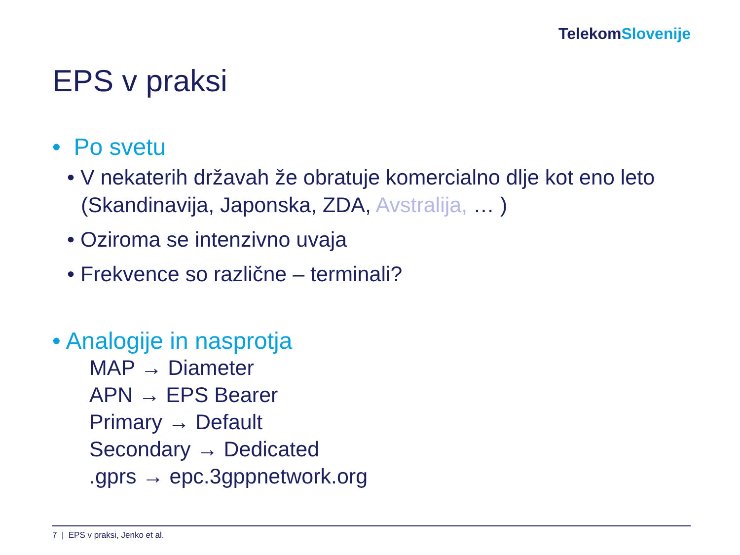TelekomSlovenije
EPS v praksi
• Po svetu
• V nekaterih državah že obratuje komercialno dlje kot eno leto (Skandinavija, Japonska, ZDA, Avstralija, … )
• Oziroma se intenzivno uvaja
• Frekvence so različne – terminali?
• Analogije in nasprotja
MAP → Diameter
APN → EPS Bearer
Primary → Default
Secondary → Dedicated
.gprs → epc.3gppnetwork.org
7 | EPS v praksi, Jenko et al.